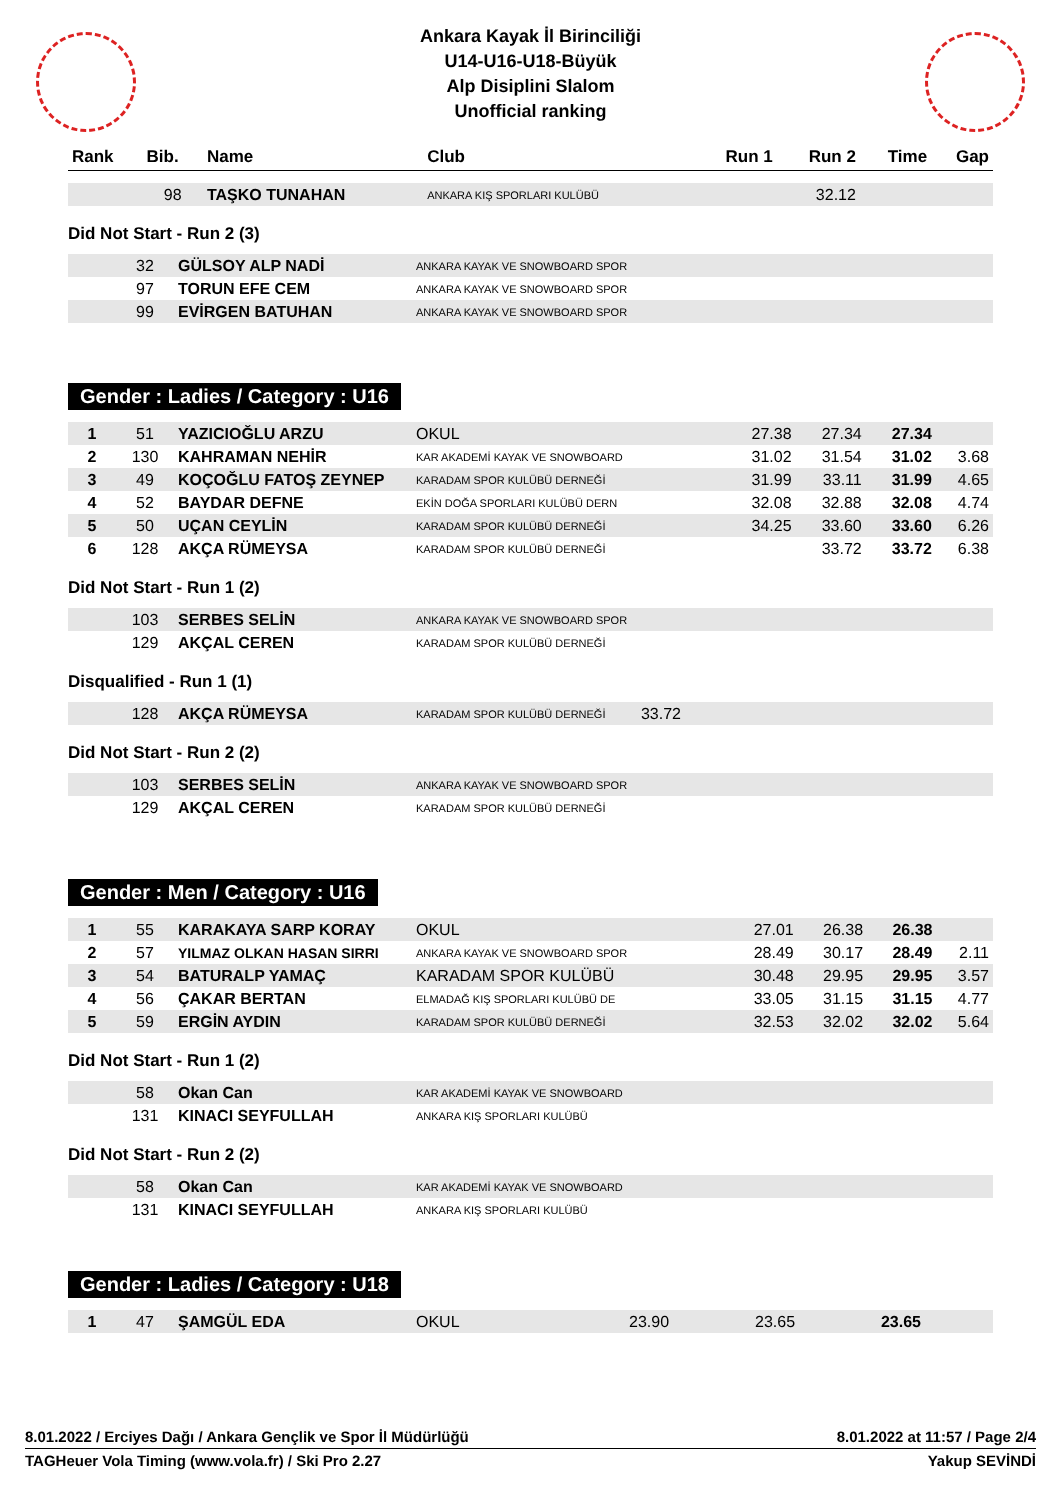Ankara Kayak İl Birinciliği
U14-U16-U18-Büyük
Alp Disiplini Slalom
Unofficial ranking
| Rank | Bib. | Name | Club | Run 1 | Run 2 | Time | Gap |
| --- | --- | --- | --- | --- | --- | --- | --- |
| | 98 | TAŞKO TUNAHAN | ANKARA KIŞ SPORLARI KULÜBÜ | | 32.12 | | |
Did Not Start - Run 2 (3)
| | 32 | GÜLSOY ALP NADİ | ANKARA KAYAK VE SNOWBOARD SPOR |
| | 97 | TORUN EFE CEM | ANKARA KAYAK VE SNOWBOARD SPOR |
| | 99 | EVİRGEN BATUHAN | ANKARA KAYAK VE SNOWBOARD SPOR |
Gender : Ladies / Category : U16
| 1 | 51 | YAZICIOĞLU ARZU | OKUL | 27.38 | 27.34 | 27.34 | |
| 2 | 130 | KAHRAMAN NEHİR | KAR AKADEMİ KAYAK VE SNOWBOARD | 31.02 | 31.54 | 31.02 | 3.68 |
| 3 | 49 | KOÇOĞLU FATOŞ ZEYNEP | KARADAM SPOR KULÜBÜ DERNEĞİ | 31.99 | 33.11 | 31.99 | 4.65 |
| 4 | 52 | BAYDAR DEFNE | EKİN DOĞA SPORLARI KULÜBÜ DERN | 32.08 | 32.88 | 32.08 | 4.74 |
| 5 | 50 | UÇAN CEYLİN | KARADAM SPOR KULÜBÜ DERNEĞİ | 34.25 | 33.60 | 33.60 | 6.26 |
| 6 | 128 | AKÇA RÜMEYSA | KARADAM SPOR KULÜBÜ DERNEĞİ | | 33.72 | 33.72 | 6.38 |
Did Not Start - Run 1 (2)
| | 103 | SERBES SELİN | ANKARA KAYAK VE SNOWBOARD SPOR |
| | 129 | AKÇAL CEREN | KARADAM SPOR KULÜBÜ DERNEĞİ |
Disqualified - Run 1 (1)
| | 128 | AKÇA RÜMEYSA | KARADAM SPOR KULÜBÜ DERNEĞİ | 33.72 | |
Did Not Start - Run 2 (2)
| | 103 | SERBES SELİN | ANKARA KAYAK VE SNOWBOARD SPOR |
| | 129 | AKÇAL CEREN | KARADAM SPOR KULÜBÜ DERNEĞİ |
Gender : Men / Category : U16
| 1 | 55 | KARAKAYA SARP KORAY | OKUL | 27.01 | 26.38 | 26.38 | |
| 2 | 57 | YILMAZ OLKAN HASAN SIRRI | ANKARA KAYAK VE SNOWBOARD SPOR | 28.49 | 30.17 | 28.49 | 2.11 |
| 3 | 54 | BATURALP YAMAÇ | KARADAM SPOR KULÜBÜ | 30.48 | 29.95 | 29.95 | 3.57 |
| 4 | 56 | ÇAKAR BERTAN | ELMADAĞ KIŞ SPORLARI KULÜBÜ DE | 33.05 | 31.15 | 31.15 | 4.77 |
| 5 | 59 | ERGİN AYDIN | KARADAM SPOR KULÜBÜ DERNEĞİ | 32.53 | 32.02 | 32.02 | 5.64 |
Did Not Start - Run 1 (2)
| | 58 | Okan Can | KAR AKADEMİ KAYAK VE SNOWBOARD |
| | 131 | KINACI SEYFULLAH | ANKARA KIŞ SPORLARI KULÜBÜ |
Did Not Start - Run 2 (2)
| | 58 | Okan Can | KAR AKADEMİ KAYAK VE SNOWBOARD |
| | 131 | KINACI SEYFULLAH | ANKARA KIŞ SPORLARI KULÜBÜ |
Gender : Ladies / Category : U18
| 1 | 47 | ŞAMGÜL EDA | OKUL | 23.90 | 23.65 | 23.65 | |
8.01.2022 / Erciyes Dağı / Ankara Gençlik ve Spor İl Müdürlüğü 8.01.2022 at 11:57 / Page 2/4
TAGHeuer Vola Timing (www.vola.fr) / Ski Pro 2.27 Yakup SEVİNDİ